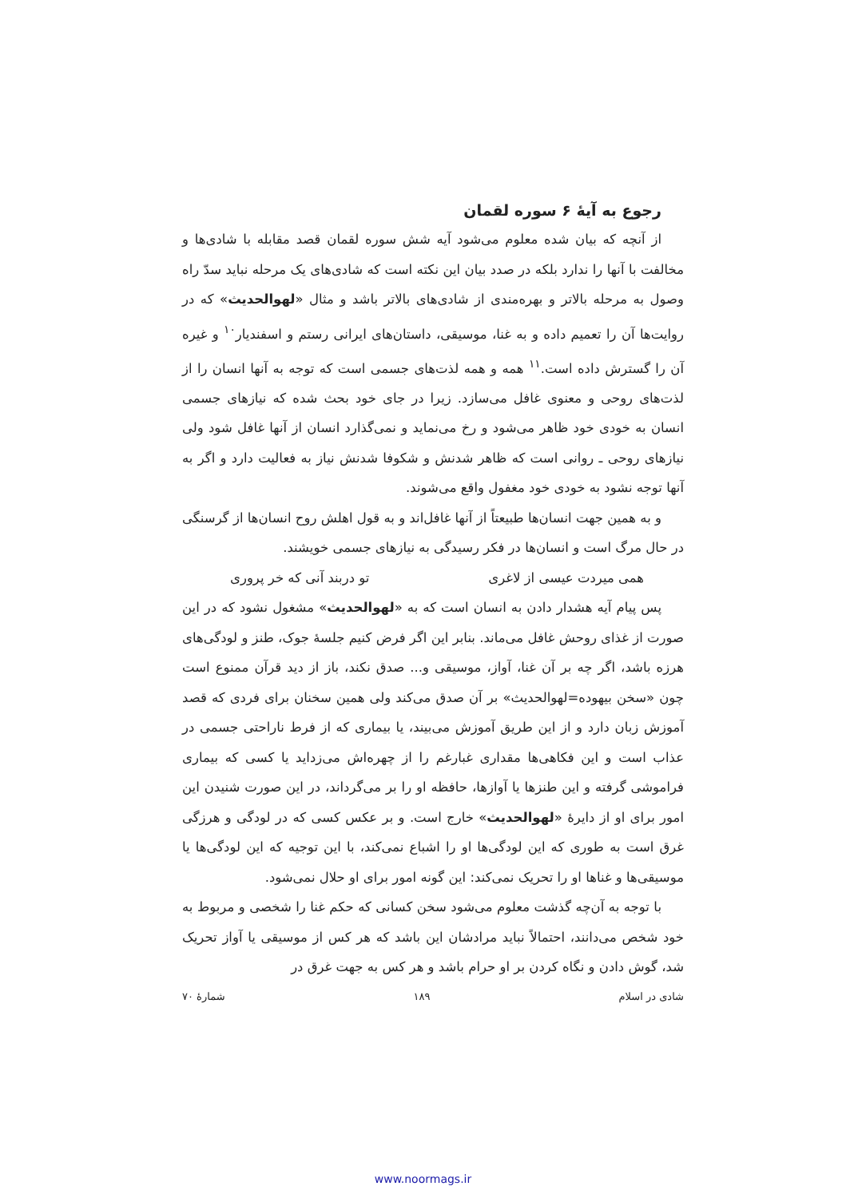رجوع به آیهٔ ۶ سوره لقمان
از آنچه که بیان شده معلوم می‌شود آیه شش سوره لقمان قصد مقابله با شادی‌ها و مخالفت با آنها را ندارد بلکه در صدد بیان این نکته است که شادی‌های یک مرحله نباید سدّ راه وصول به مرحله بالاتر و بهره‌مندی از شادی‌های بالاتر باشد و مثال «لهوالحدیث» که در روایت‌ها آن را تعمیم داده و به غنا، موسیقی، داستان‌های ایرانی رستم و اسفندیار<sup>۱۰</sup> و غیره آن را گسترش داده است.<sup>۱۱</sup> همه و همه لذت‌های جسمی است که توجه به آنها انسان را از لذت‌های روحی و معنوی غافل می‌سازد. زیرا در جای خود بحث شده که نیازهای جسمی انسان به خودی خود ظاهر می‌شود و رخ می‌نماید و نمی‌گذارد انسان از آنها غافل شود ولی نیازهای روحی ـ روانی است که ظاهر شدنش و شکوفا شدنش نیاز به فعالیت دارد و اگر به آنها توجه نشود به خودی خود مغفول واقع می‌شوند.
و به همین جهت انسان‌ها طبیعتاً از آنها غافل‌اند و به قول اهلش روح انسان‌ها از گرسنگی در حال مرگ است و انسان‌ها در فکر رسیدگی به نیازهای جسمی خویشند.
همی میردت عیسی از لاغری تو دربند آنی که خر پروری
پس پیام آیه هشدار دادن به انسان است که به «لهوالحدیث» مشغول نشود که در این صورت از غذای روحش غافل می‌ماند. بنابر این اگر فرض کنیم جلسهٔ جوک، طنز و لودگی‌های هرزه باشد، اگر چه بر آن غنا، آواز، موسیقی و... صدق نکند، باز از دید قرآن ممنوع است چون «سخن بیهوده=لهوالحدیث» بر آن صدق می‌کند ولی همین سخنان برای فردی که قصد آموزش زبان دارد و از این طریق آموزش می‌بیند، یا بیماری که از فرط ناراحتی جسمی در عذاب است و این فکاهی‌ها مقداری غبارغم را از چهره‌اش می‌زداید یا کسی که بیماری فراموشی گرفته و این طنزها یا آوازها، حافظه او را بر می‌گرداند، در این صورت شنیدن این امور برای او از دایرهٔ «لهوالحدیث» خارج است. و بر عکس کسی که در لودگی و هرزگی غرق است به طوری که این لودگی‌ها او را اشباع نمی‌کند، با این توجیه که این لودگی‌ها یا موسیقی‌ها و غناها او را تحریک نمی‌کند: این گونه امور برای او حلال نمی‌شود.
با توجه به آن‌چه گذشت معلوم می‌شود سخن کسانی که حکم غنا را شخصی و مربوط به خود شخص می‌دانند، احتمالاً نباید مرادشان این باشد که هر کس از موسیقی یا آواز تحریک شد، گوش دادن و نگاه کردن بر او حرام باشد و هر کس به جهت غرق در
شادی در اسلام ۱۸۹ شمارهٔ ۷۰
www.noormags.ir